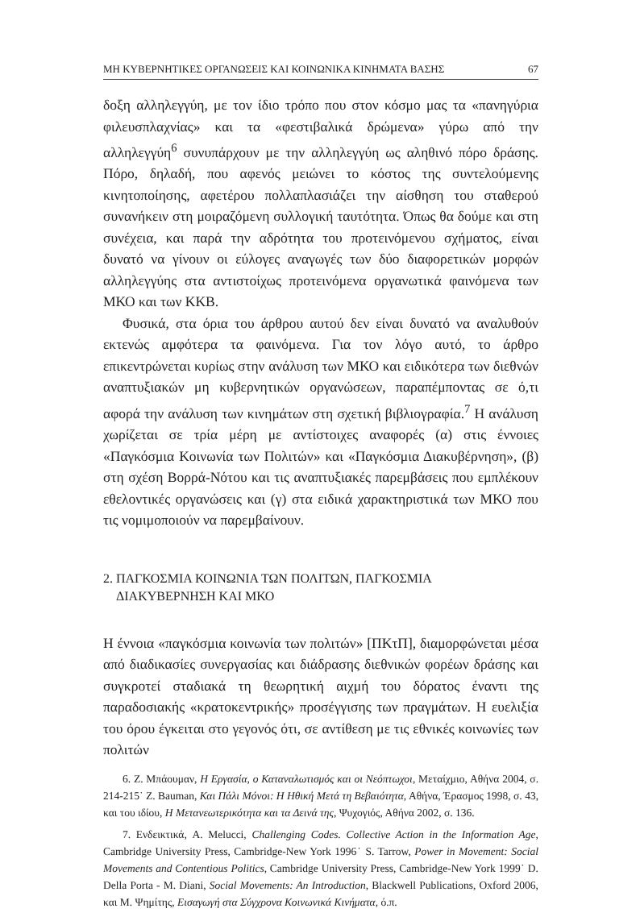ΜΗ ΚΥΒΕΡΝΗΤΙΚΕΣ ΟΡΓΑΝΩΣΕΙΣ ΚΑΙ ΚΟΙΝΩΝΙΚΑ ΚΙΝΗΜΑΤΑ ΒΑΣΗΣ 67
δοξη αλληλεγγύη, με τον ίδιο τρόπο που στον κόσμο μας τα «πανηγύρια φιλευσπλαχνίας» και τα «φεστιβαλικά δρώμενα» γύρω από την αλληλεγγύη<sup>6</sup> συνυπάρχουν με την αλληλεγγύη ως αληθινό πόρο δράσης. Πόρο, δηλαδή, που αφενός μειώνει το κόστος της συντελούμενης κινητοποίησης, αφετέρου πολλαπλασιάζει την αίσθηση του σταθερού συνανήκειν στη μοιραζόμενη συλλογική ταυτότητα. Όπως θα δούμε και στη συνέχεια, και παρά την αδρότητα του προτεινόμενου σχήματος, είναι δυνατό να γίνουν οι εύλογες αναγωγές των δύο διαφορετικών μορφών αλληλεγγύης στα αντιστοίχως προτεινόμενα οργανωτικά φαινόμενα των ΜΚΟ και των ΚΚΒ.
Φυσικά, στα όρια του άρθρου αυτού δεν είναι δυνατό να αναλυθούν εκτενώς αμφότερα τα φαινόμενα. Για τον λόγο αυτό, το άρθρο επικεντρώνεται κυρίως στην ανάλυση των ΜΚΟ και ειδικότερα των διεθνών αναπτυξιακών μη κυβερνητικών οργανώσεων, παραπέμποντας σε ό,τι αφορά την ανάλυση των κινημάτων στη σχετική βιβλιογραφία.<sup>7</sup> Η ανάλυση χωρίζεται σε τρία μέρη με αντίστοιχες αναφορές (α) στις έννοιες «Παγκόσμια Κοινωνία των Πολιτών» και «Παγκόσμια Διακυβέρνηση», (β) στη σχέση Βορρά-Νότου και τις αναπτυξιακές παρεμβάσεις που εμπλέκουν εθελοντικές οργανώσεις και (γ) στα ειδικά χαρακτηριστικά των ΜΚΟ που τις νομιμοποιούν να παρεμβαίνουν.
2. ΠΑΓΚΟΣΜΙΑ ΚΟΙΝΩΝΙΑ ΤΩΝ ΠΟΛΙΤΩΝ, ΠΑΓΚΟΣΜΙΑ
ΔΙΑΚΥΒΕΡΝΗΣΗ ΚΑΙ ΜΚΟ
Η έννοια «παγκόσμια κοινωνία των πολιτών» [ΠΚτΠ], διαμορφώνεται μέσα από διαδικασίες συνεργασίας και διάδρασης διεθνικών φορέων δράσης και συγκροτεί σταδιακά τη θεωρητική αιχμή του δόρατος έναντι της παραδοσιακής «κρατοκεντρικής» προσέγγισης των πραγμάτων. Η ευελιξία του όρου έγκειται στο γεγονός ότι, σε αντίθεση με τις εθνικές κοινωνίες των πολιτών
6. Ζ. Μπάουμαν, Η Εργασία, ο Καταναλωτισμός και οι Νεόπτωχοι, Μεταίχμιο, Αθήνα 2004, σ. 214-215˙ Z. Bauman, Και Πάλι Μόνοι: Η Ηθική Μετά τη Βεβαιότητα, Αθήνα, Έρασμος 1998, σ. 43, και του ιδίου, Η Μετανεωτερικότητα και τα Δεινά της, Ψυχογιός, Αθήνα 2002, σ. 136.
7. Ενδεικτικά, A. Melucci, Challenging Codes. Collective Action in the Information Age, Cambridge University Press, Cambridge-New York 1996˙ S. Tarrow, Power in Movement: Social Movements and Contentious Politics, Cambridge University Press, Cambridge-New York 1999˙ D. Della Porta - M. Diani, Social Movements: An Introduction, Blackwell Publications, Oxford 2006, και Μ. Ψημίτης, Εισαγωγή στα Σύγχρονα Κοινωνικά Κινήματα, ό.π.